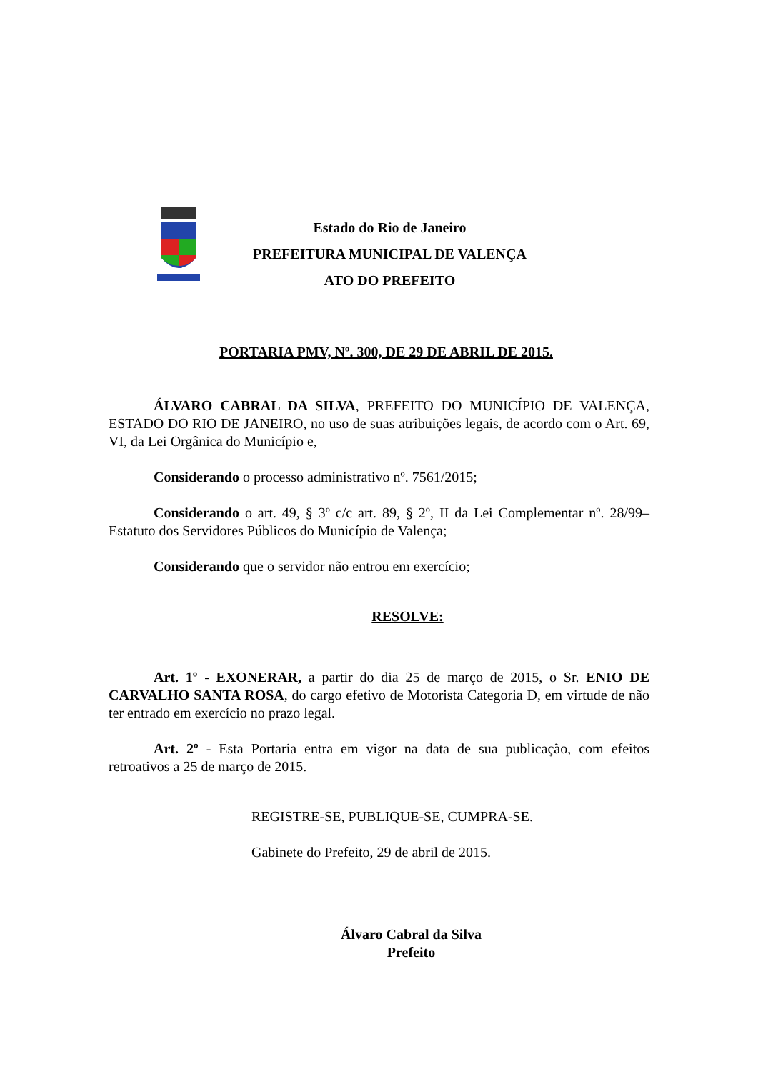Estado do Rio de Janeiro
PREFEITURA MUNICIPAL DE VALENÇA
ATO DO PREFEITO
PORTARIA PMV, Nº. 300, DE 29 DE ABRIL DE 2015.
ÁLVARO CABRAL DA SILVA, PREFEITO DO MUNICÍPIO DE VALENÇA, ESTADO DO RIO DE JANEIRO, no uso de suas atribuições legais, de acordo com o Art. 69, VI, da Lei Orgânica do Município e,
Considerando o processo administrativo nº. 7561/2015;
Considerando o art. 49, § 3º c/c art. 89, § 2º, II da Lei Complementar nº. 28/99– Estatuto dos Servidores Públicos do Município de Valença;
Considerando que o servidor não entrou em exercício;
RESOLVE:
Art. 1º - EXONERAR, a partir do dia 25 de março de 2015, o Sr. ENIO DE CARVALHO SANTA ROSA, do cargo efetivo de Motorista Categoria D, em virtude de não ter entrado em exercício no prazo legal.
Art. 2º - Esta Portaria entra em vigor na data de sua publicação, com efeitos retroativos a 25 de março de 2015.
REGISTRE-SE, PUBLIQUE-SE, CUMPRA-SE.
Gabinete do Prefeito, 29 de abril de 2015.
Álvaro Cabral da Silva
Prefeito